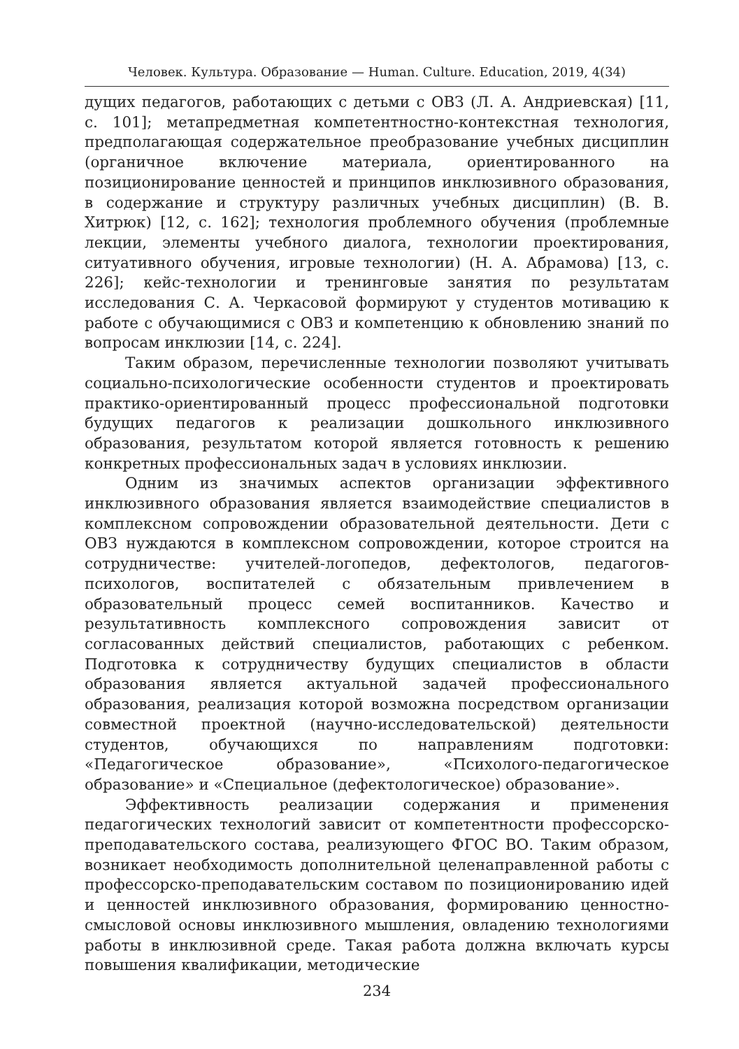Человек. Культура. Образование — Human. Culture. Education, 2019, 4(34)
дущих педагогов, работающих с детьми с ОВЗ (Л. А. Андриевская) [11, с. 101]; метапредметная компетентностно-контекстная технология, предполагающая содержательное преобразование учебных дисциплин (органичное включение материала, ориентированного на позиционирование ценностей и принципов инклюзивного образования, в содержание и структуру различных учебных дисциплин) (В. В. Хитрюк) [12, с. 162]; технология проблемного обучения (проблемные лекции, элементы учебного диалога, технологии проектирования, ситуативного обучения, игровые технологии) (Н. А. Абрамова) [13, с. 226]; кейс-технологии и тренинговые занятия по результатам исследования С. А. Черкасовой формируют у студентов мотивацию к работе с обучающимися с ОВЗ и компетенцию к обновлению знаний по вопросам инклюзии [14, с. 224].
Таким образом, перечисленные технологии позволяют учитывать социально-психологические особенности студентов и проектировать практико-ориентированный процесс профессиональной подготовки будущих педагогов к реализации дошкольного инклюзивного образования, результатом которой является готовность к решению конкретных профессиональных задач в условиях инклюзии.
Одним из значимых аспектов организации эффективного инклюзивного образования является взаимодействие специалистов в комплексном сопровождении образовательной деятельности. Дети с ОВЗ нуждаются в комплексном сопровождении, которое строится на сотрудничестве: учителей-логопедов, дефектологов, педагогов-психологов, воспитателей с обязательным привлечением в образовательный процесс семей воспитанников. Качество и результативность комплексного сопровождения зависит от согласованных действий специалистов, работающих с ребенком. Подготовка к сотрудничеству будущих специалистов в области образования является актуальной задачей профессионального образования, реализация которой возможна посредством организации совместной проектной (научно-исследовательской) деятельности студентов, обучающихся по направлениям подготовки: «Педагогическое образование», «Психолого-педагогическое образование» и «Специальное (дефектологическое) образование».
Эффективность реализации содержания и применения педагогических технологий зависит от компетентности профессорско-преподавательского состава, реализующего ФГОС ВО. Таким образом, возникает необходимость дополнительной целенаправленной работы с профессорско-преподавательским составом по позиционированию идей и ценностей инклюзивного образования, формированию ценностно-смысловой основы инклюзивного мышления, овладению технологиями работы в инклюзивной среде. Такая работа должна включать курсы повышения квалификации, методические
234